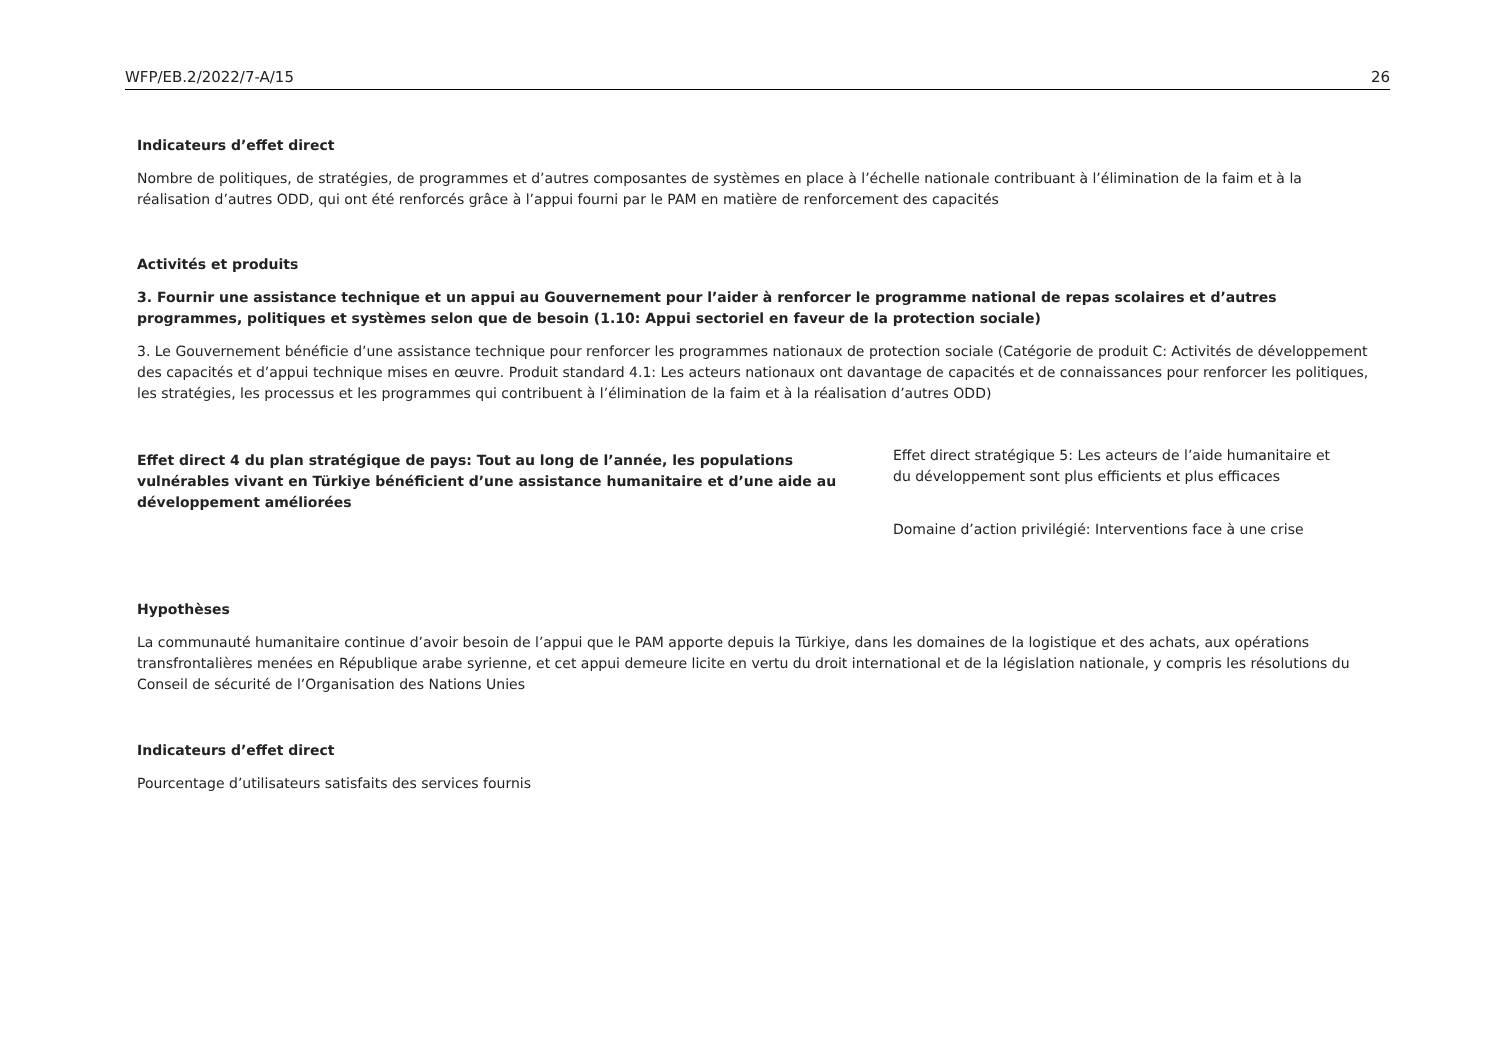WFP/EB.2/2022/7-A/15 26
Indicateurs d’effet direct
Nombre de politiques, de stratégies, de programmes et d’autres composantes de systèmes en place à l’échelle nationale contribuant à l’élimination de la faim et à la réalisation d’autres ODD, qui ont été renforcés grâce à l’appui fourni par le PAM en matière de renforcement des capacités
Activités et produits
3. Fournir une assistance technique et un appui au Gouvernement pour l’aider à renforcer le programme national de repas scolaires et d’autres programmes, politiques et systèmes selon que de besoin (1.10: Appui sectoriel en faveur de la protection sociale)
3. Le Gouvernement bénéficie d’une assistance technique pour renforcer les programmes nationaux de protection sociale (Catégorie de produit C: Activités de développement des capacités et d’appui technique mises en œuvre. Produit standard 4.1: Les acteurs nationaux ont davantage de capacités et de connaissances pour renforcer les politiques, les stratégies, les processus et les programmes qui contribuent à l’élimination de la faim et à la réalisation d’autres ODD)
Effet direct 4 du plan stratégique de pays: Tout au long de l’année, les populations vulnérables vivant en Türkiye bénéficient d’une assistance humanitaire et d’une aide au développement améliorées
Effet direct stratégique 5: Les acteurs de l’aide humanitaire et du développement sont plus efficients et plus efficaces
Domaine d’action privilégié: Interventions face à une crise
Hypothèses
La communauté humanitaire continue d’avoir besoin de l’appui que le PAM apporte depuis la Türkiye, dans les domaines de la logistique et des achats, aux opérations transfrontalières menées en République arabe syrienne, et cet appui demeure licite en vertu du droit international et de la législation nationale, y compris les résolutions du Conseil de sécurité de l’Organisation des Nations Unies
Indicateurs d’effet direct
Pourcentage d’utilisateurs satisfaits des services fournis